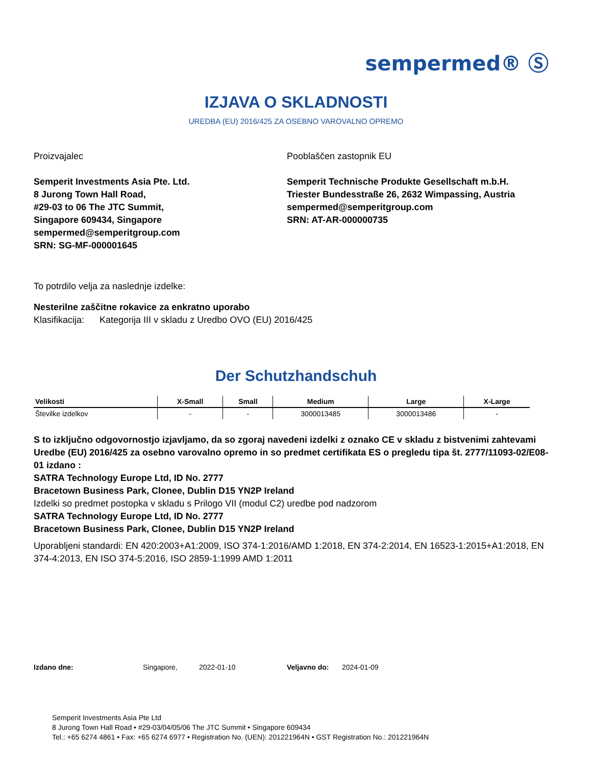sempermed® Ⓢ
IZJAVA O SKLADNOSTI
UREDBA (EU) 2016/425 ZA OSEBNO VAROVALNO OPREMO
Proizvajalec
Semperit Investments Asia Pte. Ltd.
8 Jurong Town Hall Road,
#29-03 to 06 The JTC Summit,
Singapore 609434, Singapore
sempermed@semperitgroup.com
SRN: SG-MF-000001645
Pooblaščen zastopnik EU
Semperit Technische Produkte Gesellschaft m.b.H.
Triester Bundesstraße 26, 2632 Wimpassing, Austria
sempermed@semperitgroup.com
SRN: AT-AR-000000735
To potrdilo velja za naslednje izdelke:
Nesterilne zaščitne rokavice za enkratno uporabo
Klasifikacija: Kategorija III v skladu z Uredbo OVO (EU) 2016/425
Der Schutzhandschuh
| Velikosti | X-Small | Small | Medium | Large | X-Large |
| --- | --- | --- | --- | --- | --- |
| Številke izdelkov | - | - | 3000013485 | 3000013486 | - |
S to izključno odgovornostjo izjavljamo, da so zgoraj navedeni izdelki z oznako CE v skladu z bistvenimi zahtevami Uredbe (EU) 2016/425 za osebno varovalno opremo in so predmet certifikata ES o pregledu tipa št. 2777/11093-02/E08-01 izdano :
SATRA Technology Europe Ltd, ID No. 2777
Bracetown Business Park, Clonee, Dublin D15 YN2P Ireland
Izdelki so predmet postopka v skladu s Prilogo VII (modul C2) uredbe pod nadzorom
SATRA Technology Europe Ltd, ID No. 2777
Bracetown Business Park, Clonee, Dublin D15 YN2P Ireland
Uporabljeni standardi: EN 420:2003+A1:2009, ISO 374-1:2016/AMD 1:2018, EN 374-2:2014, EN 16523-1:2015+A1:2018, EN 374-4:2013, EN ISO 374-5:2016, ISO 2859-1:1999 AMD 1:2011
Izdano dne: Singapore, 2022-01-10 Veljavno do: 2024-01-09
Semperit Investments Asia Pte Ltd
8 Jurong Town Hall Road • #29-03/04/05/06 The JTC Summit • Singapore 609434
Tel.: +65 6274 4861 • Fax: +65 6274 6977 • Registration No. (UEN): 201221964N • GST Registration No.: 201221964N